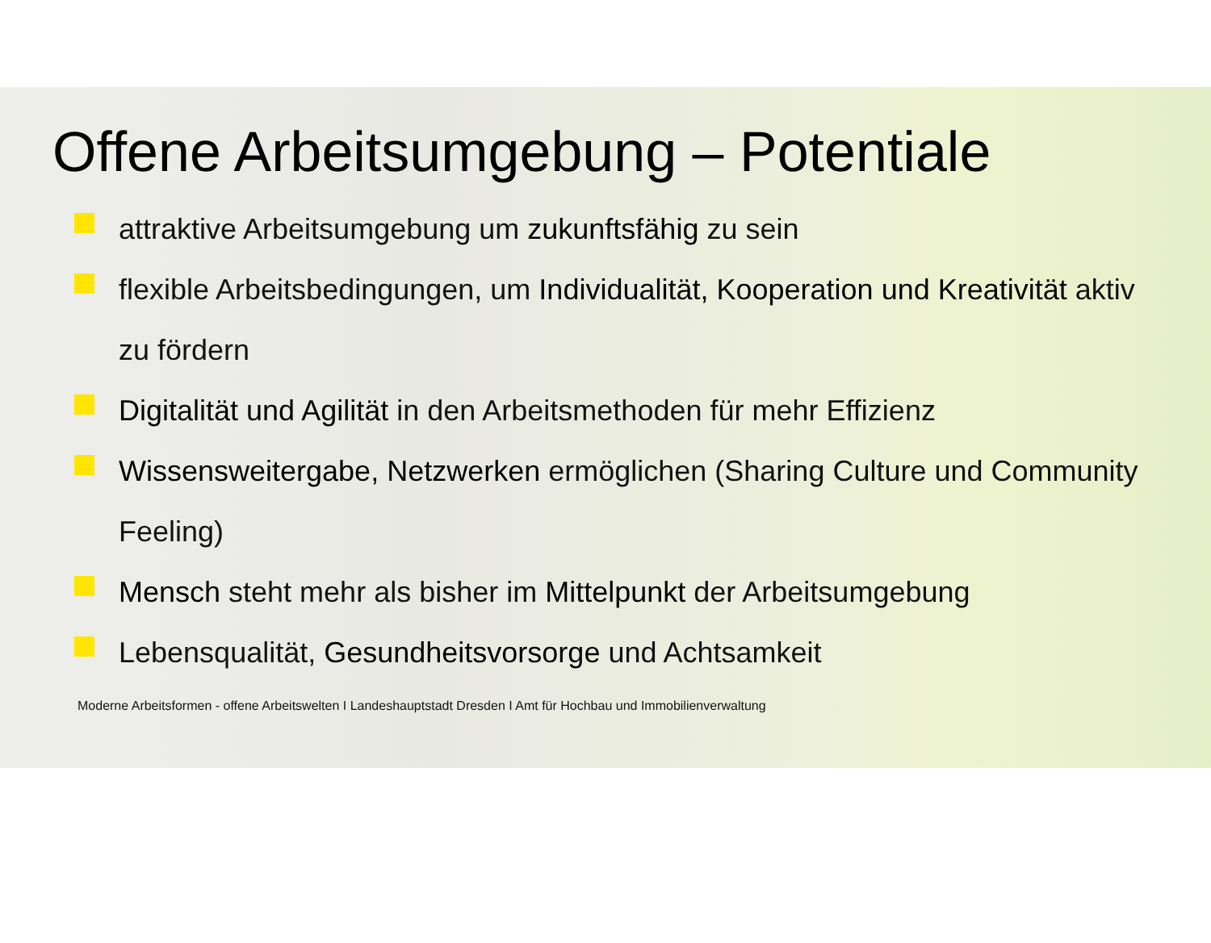Offene Arbeitsumgebung – Potentiale
attraktive Arbeitsumgebung um zukunftsfähig zu sein
flexible Arbeitsbedingungen, um Individualität, Kooperation und Kreativität aktiv zu fördern
Digitalität und Agilität in den Arbeitsmethoden für mehr Effizienz
Wissensweitergabe, Netzwerken ermöglichen (Sharing Culture und Community Feeling)
Mensch steht mehr als bisher im Mittelpunkt der Arbeitsumgebung
Lebensqualität, Gesundheitsvorsorge und Achtsamkeit
Moderne Arbeitsformen - offene Arbeitswelten I Landeshauptstadt Dresden I Amt für Hochbau und Immobilienverwaltung